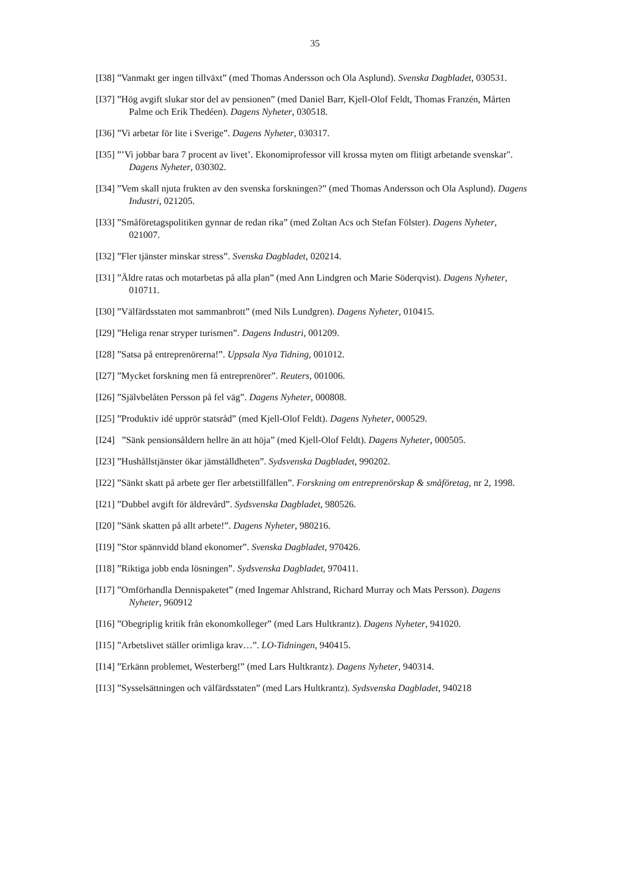35
[I38] ”Vanmakt ger ingen tillväxt” (med Thomas Andersson och Ola Asplund). Svenska Dagbladet, 030531.
[I37] ”Hög avgift slukar stor del av pensionen” (med Daniel Barr, Kjell-Olof Feldt, Thomas Franzén, Mårten Palme och Erik Thedéen). Dagens Nyheter, 030518.
[I36] ”Vi arbetar för lite i Sverige”. Dagens Nyheter, 030317.
[I35] ”’Vi jobbar bara 7 procent av livet’. Ekonomiprofessor vill krossa myten om flitigt arbetande svenskar". Dagens Nyheter, 030302.
[I34] ”Vem skall njuta frukten av den svenska forskningen?” (med Thomas Andersson och Ola Asplund). Dagens Industri, 021205.
[I33] ”Småföretagspolitiken gynnar de redan rika” (med Zoltan Acs och Stefan Fölster). Dagens Nyheter, 021007.
[I32] ”Fler tjänster minskar stress”. Svenska Dagbladet, 020214.
[I31] ”Äldre ratas och motarbetas på alla plan” (med Ann Lindgren och Marie Söderqvist). Dagens Nyheter, 010711.
[I30] ”Välfärdsstaten mot sammanbrott” (med Nils Lundgren). Dagens Nyheter, 010415.
[I29] ”Heliga renar stryper turismen”. Dagens Industri, 001209.
[I28] ”Satsa på entreprenörerna!”. Uppsala Nya Tidning, 001012.
[I27] ”Mycket forskning men få entreprenörer”. Reuters, 001006.
[I26] ”Självbelåten Persson på fel väg”. Dagens Nyheter, 000808.
[I25] ”Produktiv idé upprör statsråd” (med Kjell-Olof Feldt). Dagens Nyheter, 000529.
[I24] ”Sänk pensionsåldern hellre än att höja” (med Kjell-Olof Feldt). Dagens Nyheter, 000505.
[I23] ”Hushållstjänster ökar jämställdheten”. Sydsvenska Dagbladet, 990202.
[I22] ”Sänkt skatt på arbete ger fler arbetstillfällen”. Forskning om entreprenörskap & småföretag, nr 2, 1998.
[I21] ”Dubbel avgift för äldrevård”. Sydsvenska Dagbladet, 980526.
[I20] ”Sänk skatten på allt arbete!”. Dagens Nyheter, 980216.
[I19] ”Stor spännvidd bland ekonomer”. Svenska Dagbladet, 970426.
[I18] ”Riktiga jobb enda lösningen”. Sydsvenska Dagbladet, 970411.
[I17] ”Omförhandla Dennispaketet” (med Ingemar Ahlstrand, Richard Murray och Mats Persson). Dagens Nyheter, 960912
[I16] ”Obegriplig kritik från ekonomkolleger” (med Lars Hultkrantz). Dagens Nyheter, 941020.
[I15] ”Arbetslivet ställer orimliga krav…”. LO-Tidningen, 940415.
[I14] ”Erkänn problemet, Westerberg!” (med Lars Hultkrantz). Dagens Nyheter, 940314.
[I13] ”Sysselsättningen och välfärdsstaten” (med Lars Hultkrantz). Sydsvenska Dagbladet, 940218